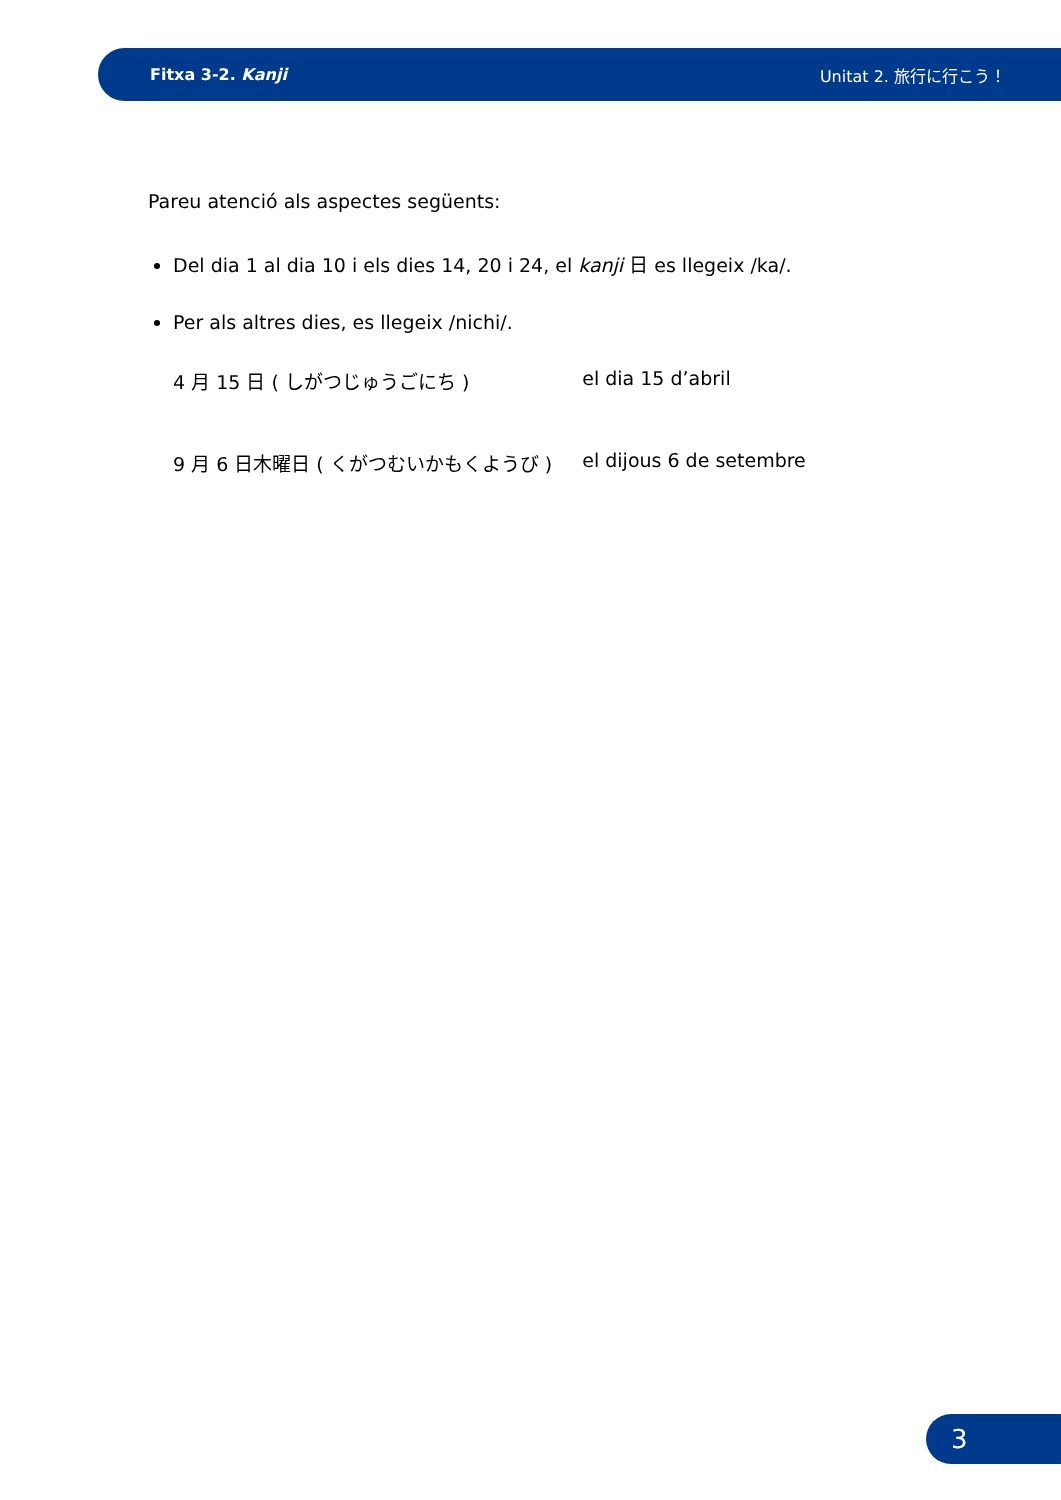Fitxa 3-2. Kanji Unitat 2. 旅行に行こう！
Pareu atenció als aspectes següents:
Del dia 1 al dia 10 i els dies 14, 20 i 24, el kanji 日 es llegeix /ka/.
Per als altres dies, es llegeix /nichi/.
| 4 月 15 日 ( しがつじゅうごにち ) | el dia 15 d’abril |
| 9 月 6 日木曜日 ( くがつむいかもくようび ) | el dijous 6 de setembre |
3